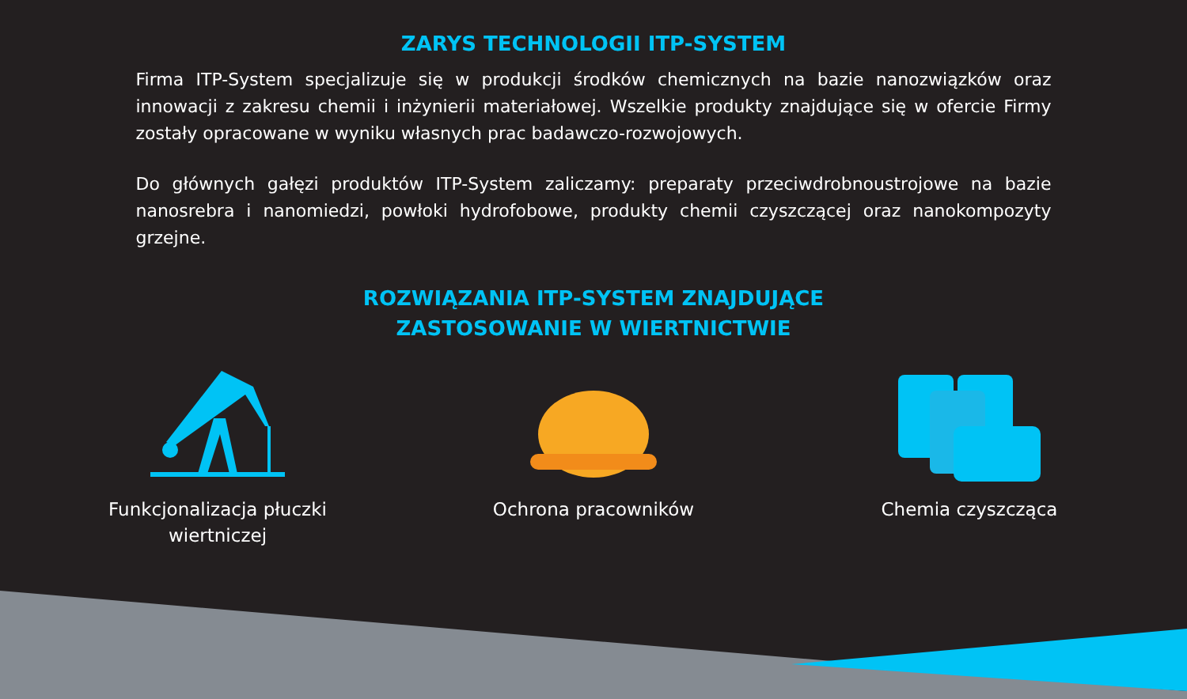ZARYS TECHNOLOGII ITP-SYSTEM
Firma ITP-System specjalizuje się w produkcji środków chemicznych na bazie nanozwiązków oraz innowacji z zakresu chemii i inżynierii materiałowej. Wszelkie produkty znajdujące się w ofercie Firmy zostały opracowane w wyniku własnych prac badawczo-rozwojowych.
Do głównych gałęzi produktów ITP-System zaliczamy: preparaty przeciwdrobnoustrojowe na bazie nanosrebra i nanomiedzi, powłoki hydrofobowe, produkty chemii czyszczącej oraz nanokompozyty grzejne.
ROZWIĄZANIA ITP-SYSTEM ZNAJDUJĄCE
ZASTOSOWANIE W WIERTNICTWIE
Funkcjonalizacja płuczki wiertniczej
Ochrona pracowników Chemia czyszcząca